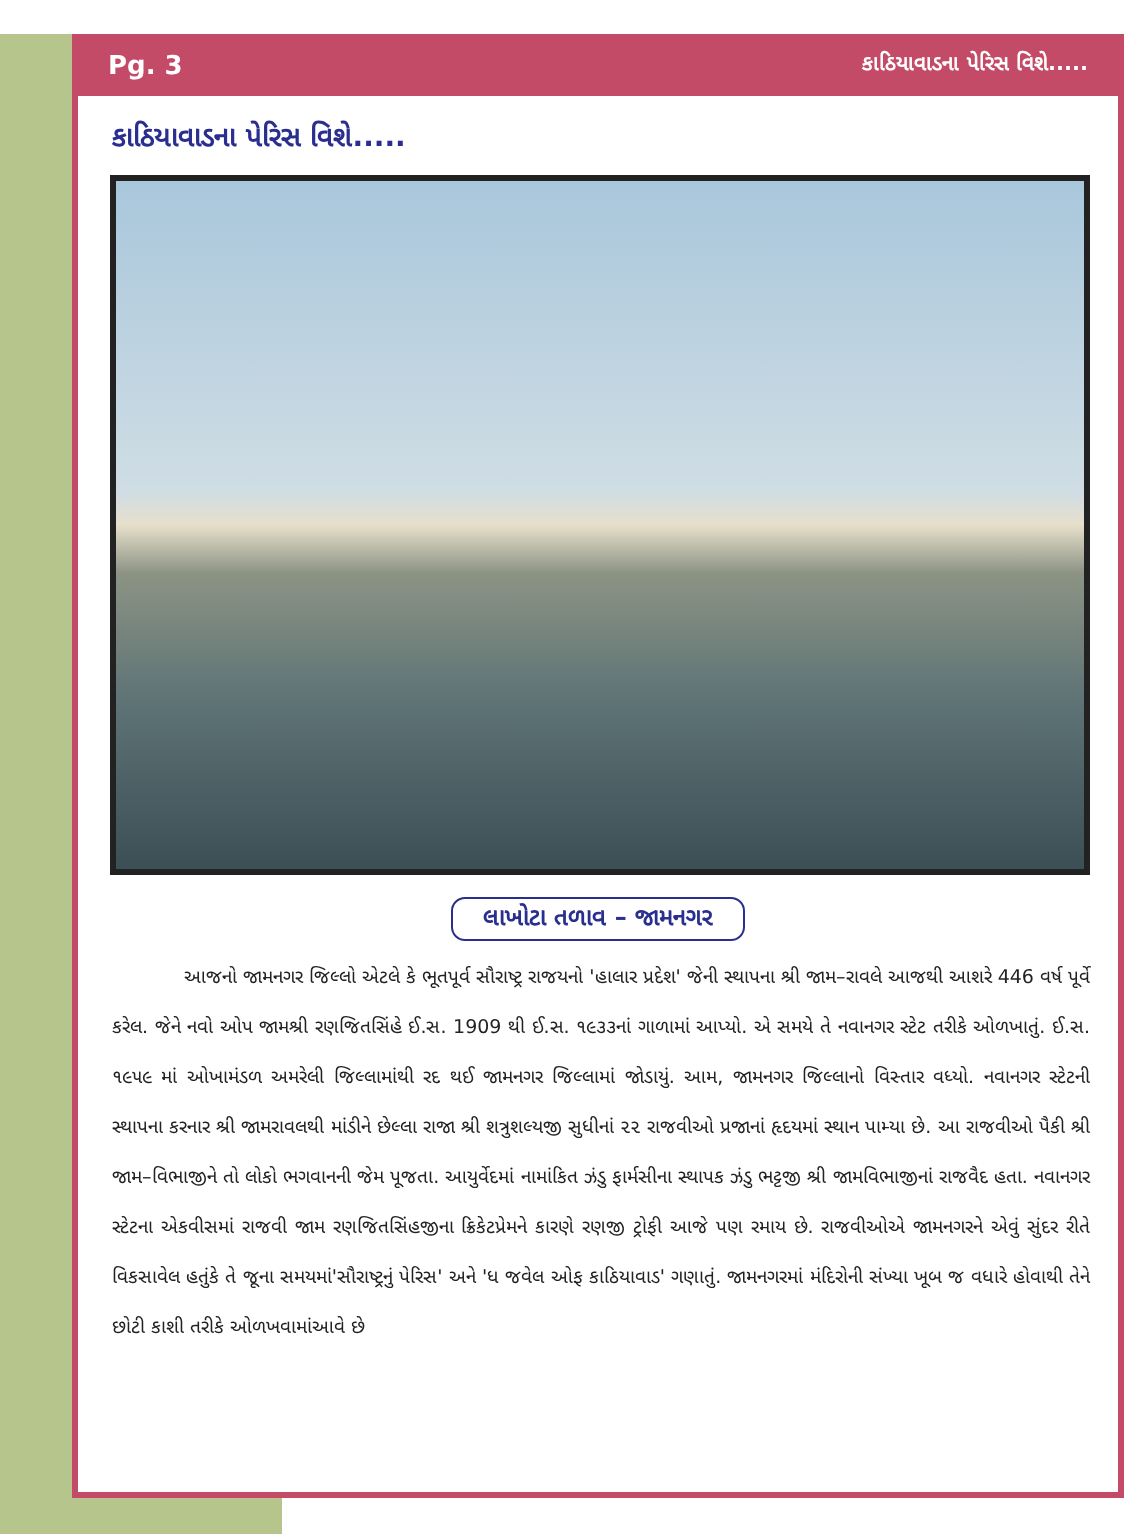Pg. 3 કાઠિયાવાડના પેરિસ વિશે.....
કાઠિયાવાડના પેરિસ વિશે.....
લાખોટા તળાવ – જામનગર
આજનો જામનગર જિલ્લો એટલે કે ભૂતપૂર્વ સૌરાષ્ટ્ર રાજયનો 'હાલાર પ્રદેશ' જેની સ્થાપના શ્રી જામ–રાવલે આજથી આશરે 446 વર્ષ પૂર્વે કરેલ. જેને નવો ઓપ જામશ્રી રણજિતસિંહે ઈ.સ. 1909 થી ઈ.સ. ૧૯૩૩નાં ગાળામાં આપ્યો. એ સમયે તે નવાનગર સ્ટેટ તરીકે ઓળખાતું. ઈ.સ. ૧૯૫૯ માં ઓખામંડળ અમરેલી જિલ્લામાંથી રદ થઈ જામનગર જિલ્લામાં જોડાયું. આમ, જામનગર જિલ્લાનો વિસ્તાર વધ્યો. નવાનગર સ્ટેટની સ્થાપના કરનાર શ્રી જામરાવલથી માંડીને છેલ્લા રાજા શ્રી શત્રુશલ્યજી સુધીનાં ૨૨ રાજવીઓ પ્રજાનાં હૃદયમાં સ્થાન પામ્યા છે. આ રાજવીઓ પૈકી શ્રી જામ–વિભાજીને તો લોકો ભગવાનની જેમ પૂજતા. આયુર્વેદમાં નામાંકિત ઝંડુ ફાર્મસીના સ્થાપક ઝંડુ ભટ્ટજી શ્રી જામવિભાજીનાં રાજવૈદ હતા. નવાનગર સ્ટેટના એકવીસમાં રાજવી જામ રણજિતસિંહજીના ક્રિકેટપ્રેમને કારણે રણજી ટ્રોફી આજે પણ રમાય છે. રાજવીઓએ જામનગરને એવું સુંદર રીતે વિકસાવેલ હતુંકે તે જૂના સમયમાં'સૌરાષ્ટ્રનું પેરિસ' અને 'ધ જવેલ ઓફ કાઠિયાવાડ' ગણાતું. જામનગરમાં મંદિરોની સંખ્યા ખૂબ જ વધારે હોવાથી તેને છોટી કાશી તરીકે ઓળખવામાંઆવે છે